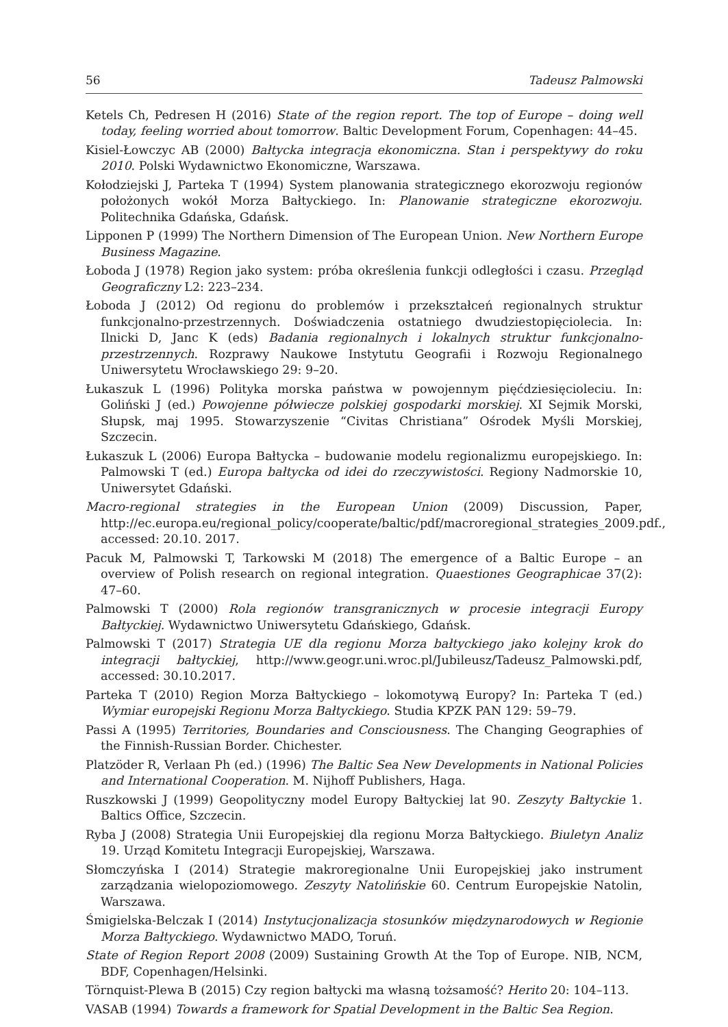56 Tadeusz Palmowski
Ketels Ch, Pedresen H (2016) State of the region report. The top of Europe – doing well today, feeling worried about tomorrow. Baltic Development Forum, Copenhagen: 44–45.
Kisiel-Łowczyc AB (2000) Bałtycka integracja ekonomiczna. Stan i perspektywy do roku 2010. Polski Wydawnictwo Ekonomiczne, Warszawa.
Kołodziejski J, Parteka T (1994) System planowania strategicznego ekorozwoju regionów położonych wokół Morza Bałtyckiego. In: Planowanie strategiczne ekorozwoju. Politechnika Gdańska, Gdańsk.
Lipponen P (1999) The Northern Dimension of The European Union. New Northern Europe Business Magazine.
Łoboda J (1978) Region jako system: próba określenia funkcji odległości i czasu. Przegląd Geograficzny L2: 223–234.
Łoboda J (2012) Od regionu do problemów i przekształceń regionalnych struktur funkcjonalno-przestrzennych. Doświadczenia ostatniego dwudziestopięciolecia. In: Ilnicki D, Janc K (eds) Badania regionalnych i lokalnych struktur funkcjonalno-przestrzennych. Rozprawy Naukowe Instytutu Geografii i Rozwoju Regionalnego Uniwersytetu Wrocławskiego 29: 9–20.
Łukaszuk L (1996) Polityka morska państwa w powojennym pięćdziesięcioleciu. In: Goliński J (ed.) Powojenne półwiecze polskiej gospodarki morskiej. XI Sejmik Morski, Słupsk, maj 1995. Stowarzyszenie “Civitas Christiana” Ośrodek Myśli Morskiej, Szczecin.
Łukaszuk L (2006) Europa Bałtycka – budowanie modelu regionalizmu europejskiego. In: Palmowski T (ed.) Europa bałtycka od idei do rzeczywistości. Regiony Nadmorskie 10, Uniwersytet Gdański.
Macro-regional strategies in the European Union (2009) Discussion, Paper, http://ec.europa.eu/regional_policy/cooperate/baltic/pdf/macroregional_strategies_2009.pdf., accessed: 20.10. 2017.
Pacuk M, Palmowski T, Tarkowski M (2018) The emergence of a Baltic Europe – an overview of Polish research on regional integration. Quaestiones Geographicae 37(2): 47–60.
Palmowski T (2000) Rola regionów transgranicznych w procesie integracji Europy Bałtyckiej. Wydawnictwo Uniwersytetu Gdańskiego, Gdańsk.
Palmowski T (2017) Strategia UE dla regionu Morza bałtyckiego jako kolejny krok do integracji bałtyckiej, http://www.geogr.uni.wroc.pl/Jubileusz/Tadeusz_Palmowski.pdf, accessed: 30.10.2017.
Parteka T (2010) Region Morza Bałtyckiego – lokomotywą Europy? In: Parteka T (ed.) Wymiar europejski Regionu Morza Bałtyckiego. Studia KPZK PAN 129: 59–79.
Passi A (1995) Territories, Boundaries and Consciousness. The Changing Geographies of the Finnish-Russian Border. Chichester.
Platzöder R, Verlaan Ph (ed.) (1996) The Baltic Sea New Developments in National Policies and International Cooperation. M. Nijhoff Publishers, Haga.
Ruszkowski J (1999) Geopolityczny model Europy Bałtyckiej lat 90. Zeszyty Bałtyckie 1. Baltics Office, Szczecin.
Ryba J (2008) Strategia Unii Europejskiej dla regionu Morza Bałtyckiego. Biuletyn Analiz 19. Urząd Komitetu Integracji Europejskiej, Warszawa.
Słomczyńska I (2014) Strategie makroregionalne Unii Europejskiej jako instrument zarządzania wielopoziomowego. Zeszyty Natolińskie 60. Centrum Europejskie Natolin, Warszawa.
Śmigielska-Belczak I (2014) Instytucjonalizacja stosunków międzynarodowych w Regionie Morza Bałtyckiego. Wydawnictwo MADO, Toruń.
State of Region Report 2008 (2009) Sustaining Growth At the Top of Europe. NIB, NCM, BDF, Copenhagen/Helsinki.
Törnquist-Plewa B (2015) Czy region bałtycki ma własną tożsamość? Herito 20: 104–113.
VASAB (1994) Towards a framework for Spatial Development in the Baltic Sea Region.